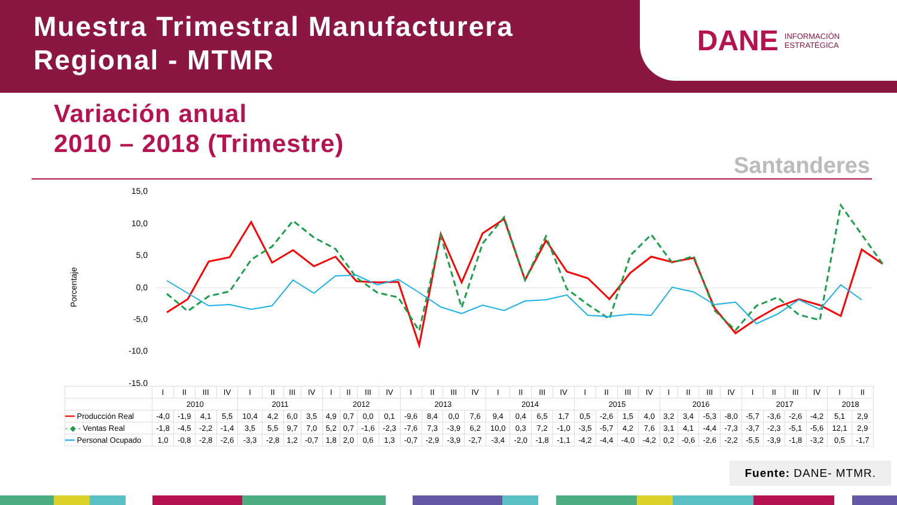Muestra Trimestral Manufacturera
Regional - MTMR
DANE INFORMACIÓN
ESTRATÉGICA
Variación anual
2010 – 2018 (Trimestre)
Santanderes
Porcentaje
15,0
10,0
5,0
0,0
-5,0
-10,0
-15,0
| | I | II | III | IV | I | II | III | IV | I | II | III | IV | I | II | III | IV | I | II | III | IV | I | II | III | IV | I | II | III | IV | I | II | III | IV | I | II |
| | 2010 | | | | 2011 | | | | 2012 | | | | 2013 | | | | 2014 | | | | 2015 | | | | 2016 | | | | 2017 | | | | 2018 | |
| ━━ Producción Real | -4,0 | -1,9 | 4,1 | 5,5 | 10,4 | 4,2 | 6,0 | 3,5 | 4,9 | 0,7 | 0,0 | 0,1 | -9,6 | 8,4 | 0,0 | 7,6 | 9,4 | 0,4 | 6,5 | 1,7 | 0,5 | -2,6 | 1,5 | 4,0 | 3,2 | 3,4 | -5,3 | -8,0 | -5,7 | -3,6 | -2,6 | -4,2 | 5,1 | 2,9 |
| - ◆ - Ventas Real | -1,8 | -4,5 | -2,2 | -1,4 | 3,5 | 5,5 | 9,7 | 7,0 | 5,2 | 0,7 | -1,6 | -2,3 | -7,6 | 7,3 | -3,9 | 6,2 | 10,0 | 0,3 | 7,2 | -1,0 | -3,5 | -5,7 | 4,2 | 7,6 | 3,1 | 4,1 | -4,4 | -7,3 | -3,7 | -2,3 | -5,1 | -5,6 | 12,1 | 2,9 |
| ━━ Personal Ocupado | 1,0 | -0,8 | -2,8 | -2,6 | -3,3 | -2,8 | 1,2 | -0,7 | 1,8 | 2,0 | 0,6 | 1,3 | -0,7 | -2,9 | -3,9 | -2,7 | -3,4 | -2,0 | -1,8 | -1,1 | -4,2 | -4,4 | -4,0 | -4,2 | 0,2 | -0,6 | -2,6 | -2,2 | -5,5 | -3,9 | -1,8 | -3,2 | 0,5 | -1,7 |
Fuente: DANE- MTMR.